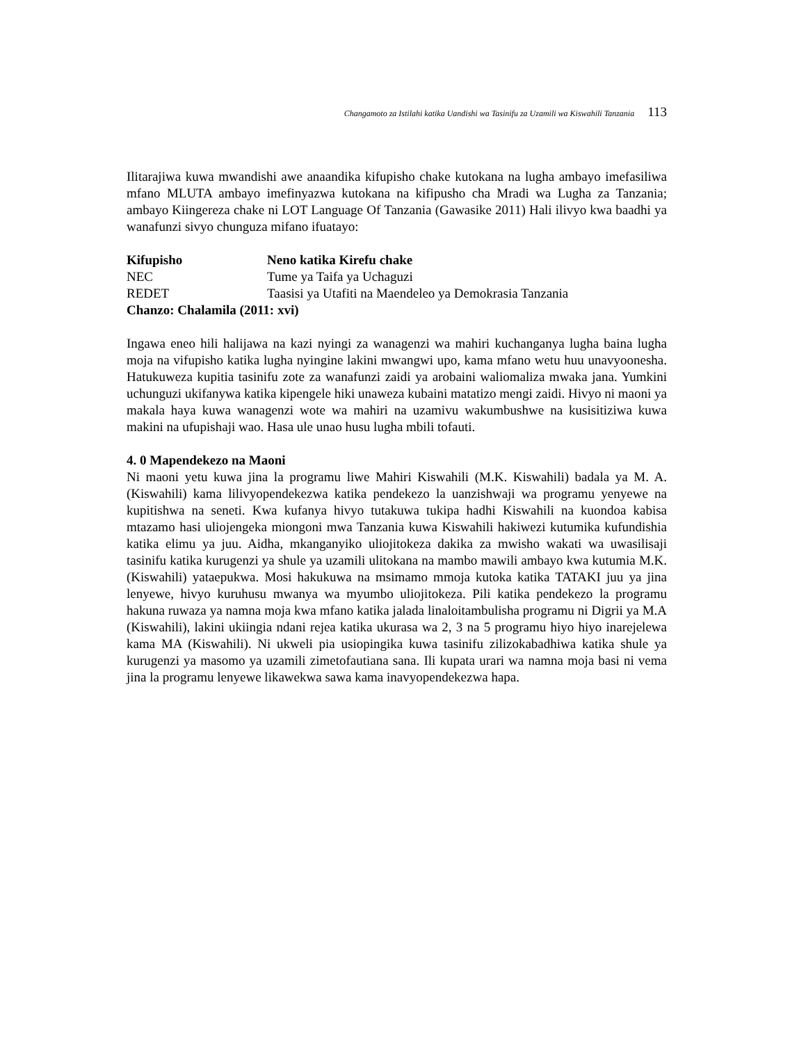Changamoto za Istilahi katika Uandishi wa Tasinifu za Uzamili wa Kiswahili Tanzania 113
Ilitarajiwa kuwa mwandishi awe anaandika kifupisho chake kutokana na lugha ambayo imefasiliwa mfano MLUTA ambayo imefinyazwa kutokana na kifipusho cha Mradi wa Lugha za Tanzania; ambayo Kiingereza chake ni LOT Language Of Tanzania (Gawasike 2011) Hali ilivyo kwa baadhi ya wanafunzi sivyo chunguza mifano ifuatayo:
| Kifupisho | Neno katika Kirefu chake |
| --- | --- |
| NEC | Tume ya Taifa ya Uchaguzi |
| REDET | Taasisi ya Utafiti na Maendeleo ya Demokrasia Tanzania |
| Chanzo: Chalamila (2011: xvi) | |
Ingawa eneo hili halijawa na kazi nyingi za wanagenzi wa mahiri kuchanganya lugha baina lugha moja na vifupisho katika lugha nyingine lakini mwangwi upo, kama mfano wetu huu unavyoonesha. Hatukuweza kupitia tasinifu zote za wanafunzi zaidi ya arobaini waliomaliza mwaka jana. Yumkini uchunguzi ukifanywa katika kipengele hiki unaweza kubaini matatizo mengi zaidi. Hivyo ni maoni ya makala haya kuwa wanagenzi wote wa mahiri na uzamivu wakumbushwe na kusisitiziwa kuwa makini na ufupishaji wao. Hasa ule unao husu lugha mbili tofauti.
4. 0 Mapendekezo na Maoni
Ni maoni yetu kuwa jina la programu liwe Mahiri Kiswahili (M.K. Kiswahili) badala ya M. A. (Kiswahili) kama lilivyopendekezwa katika pendekezo la uanzishwaji wa programu yenyewe na kupitishwa na seneti. Kwa kufanya hivyo tutakuwa tukipa hadhi Kiswahili na kuondoa kabisa mtazamo hasi uliojengeka miongoni mwa Tanzania kuwa Kiswahili hakiwezi kutumika kufundishia katika elimu ya juu. Aidha, mkanganyiko uliojitokeza dakika za mwisho wakati wa uwasilisaji tasinifu katika kurugenzi ya shule ya uzamili ulitokana na mambo mawili ambayo kwa kutumia M.K. (Kiswahili) yataepukwa. Mosi hakukuwa na msimamo mmoja kutoka katika TATAKI juu ya jina lenyewe, hivyo kuruhusu mwanya wa myumbo uliojitokeza. Pili katika pendekezo la programu hakuna ruwaza ya namna moja kwa mfano katika jalada linaloitambulisha programu ni Digrii ya M.A (Kiswahili), lakini ukiingia ndani rejea katika ukurasa wa 2, 3 na 5 programu hiyo hiyo inarejelewa kama MA (Kiswahili). Ni ukweli pia usiopingika kuwa tasinifu zilizokabadhiwa katika shule ya kurugenzi ya masomo ya uzamili zimetofautiana sana. Ili kupata urari wa namna moja basi ni vema jina la programu lenyewe likawekwa sawa kama inavyopendekezwa hapa.